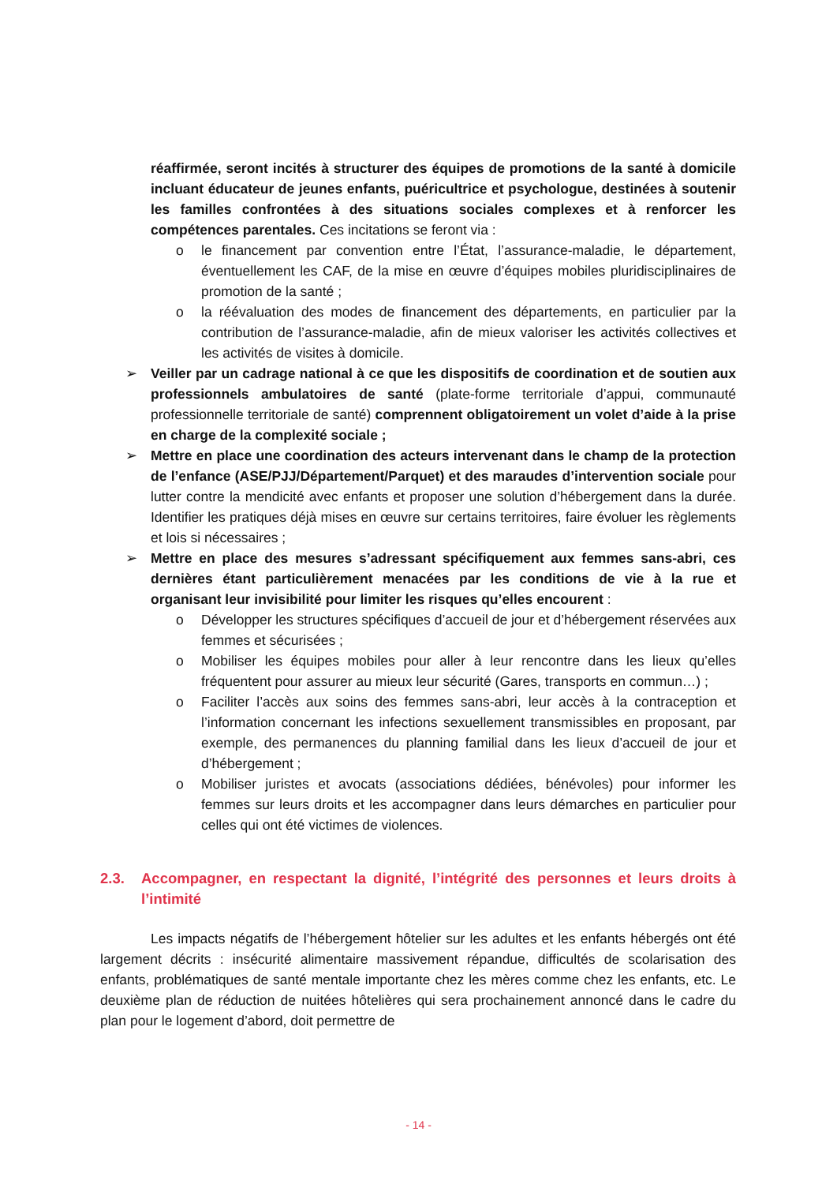réaffirmée, seront incités à structurer des équipes de promotions de la santé à domicile incluant éducateur de jeunes enfants, puéricultrice et psychologue, destinées à soutenir les familles confrontées à des situations sociales complexes et à renforcer les compétences parentales. Ces incitations se feront via :
o le financement par convention entre l’État, l’assurance-maladie, le département, éventuellement les CAF, de la mise en œuvre d’équipes mobiles pluridisciplinaires de promotion de la santé ;
o la réévaluation des modes de financement des départements, en particulier par la contribution de l’assurance-maladie, afin de mieux valoriser les activités collectives et les activités de visites à domicile.
➢ Veiller par un cadrage national à ce que les dispositifs de coordination et de soutien aux professionnels ambulatoires de santé (plate-forme territoriale d’appui, communauté professionnelle territoriale de santé) comprennent obligatoirement un volet d’aide à la prise en charge de la complexité sociale ;
➢ Mettre en place une coordination des acteurs intervenant dans le champ de la protection de l’enfance (ASE/PJJ/Département/Parquet) et des maraudes d’intervention sociale pour lutter contre la mendicité avec enfants et proposer une solution d’hébergement dans la durée. Identifier les pratiques déjà mises en œuvre sur certains territoires, faire évoluer les règlements et lois si nécessaires ;
➢ Mettre en place des mesures s’adressant spécifiquement aux femmes sans-abri, ces dernières étant particulièrement menacées par les conditions de vie à la rue et organisant leur invisibilité pour limiter les risques qu’elles encourent :
o Développer les structures spécifiques d’accueil de jour et d’hébergement réservées aux femmes et sécurisées ;
o Mobiliser les équipes mobiles pour aller à leur rencontre dans les lieux qu’elles fréquentent pour assurer au mieux leur sécurité (Gares, transports en commun…) ;
o Faciliter l’accès aux soins des femmes sans-abri, leur accès à la contraception et l’information concernant les infections sexuellement transmissibles en proposant, par exemple, des permanences du planning familial dans les lieux d’accueil de jour et d’hébergement ;
o Mobiliser juristes et avocats (associations dédiées, bénévoles) pour informer les femmes sur leurs droits et les accompagner dans leurs démarches en particulier pour celles qui ont été victimes de violences.
2.3. Accompagner, en respectant la dignité, l’intégrité des personnes et leurs droits à l’intimité
Les impacts négatifs de l’hébergement hôtelier sur les adultes et les enfants hébergés ont été largement décrits : insécurité alimentaire massivement répandue, difficultés de scolarisation des enfants, problématiques de santé mentale importante chez les mères comme chez les enfants, etc. Le deuxième plan de réduction de nuitées hôtelières qui sera prochainement annoncé dans le cadre du plan pour le logement d’abord, doit permettre de
- 14 -